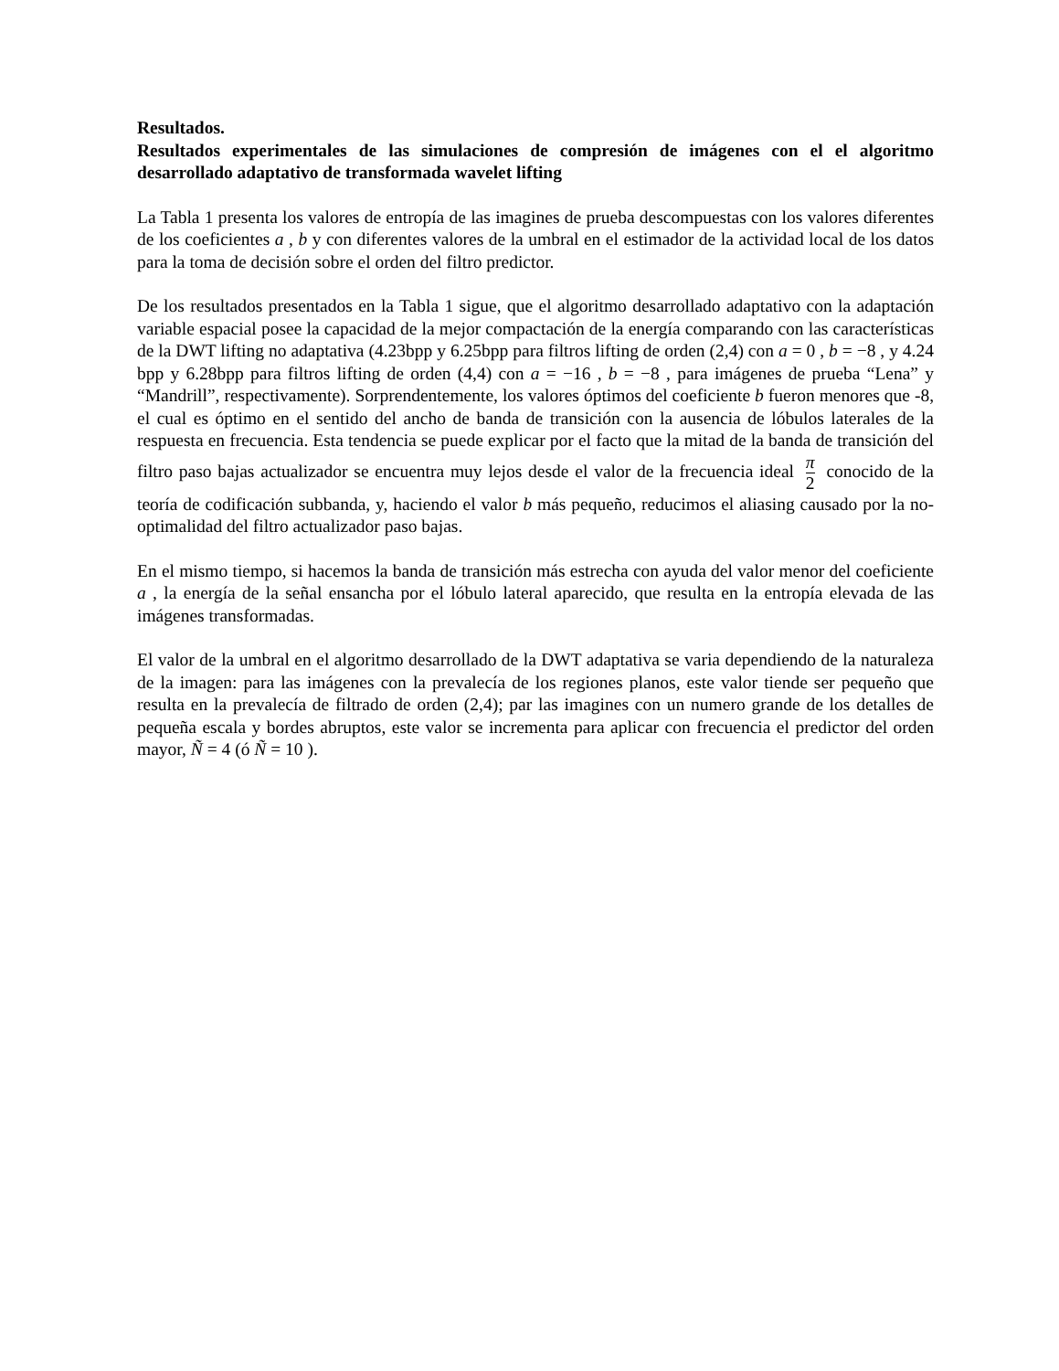Resultados.
Resultados experimentales de las simulaciones de compresión de imágenes con el el algoritmo desarrollado adaptativo de transformada wavelet lifting
La Tabla 1 presenta los valores de entropía de las imagines de prueba descompuestas con los valores diferentes de los coeficientes a , b y con diferentes valores de la umbral en el estimador de la actividad local de los datos para la toma de decisión sobre el orden del filtro predictor.
De los resultados presentados en la Tabla 1 sigue, que el algoritmo desarrollado adaptativo con la adaptación variable espacial posee la capacidad de la mejor compactación de la energía comparando con las características de la DWT lifting no adaptativa (4.23bpp y 6.25bpp para filtros lifting de orden (2,4) con a = 0 , b = −8 , y 4.24 bpp y 6.28bpp para filtros lifting de orden (4,4) con a = −16 , b = −8 , para imágenes de prueba “Lena” y “Mandrill”, respectivamente). Sorprendentemente, los valores óptimos del coeficiente b fueron menores que -8, el cual es óptimo en el sentido del ancho de banda de transición con la ausencia de lóbulos laterales de la respuesta en frecuencia. Esta tendencia se puede explicar por el facto que la mitad de la banda de transición del filtro paso bajas actualizador se encuentra muy lejos desde el valor de la frecuencia ideal π 2 conocido de la teoría de codificación subbanda, y, haciendo el valor b más pequeño, reducimos el aliasing causado por la no-optimalidad del filtro actualizador paso bajas.
En el mismo tiempo, si hacemos la banda de transición más estrecha con ayuda del valor menor del coeficiente a , la energía de la señal ensancha por el lóbulo lateral aparecido, que resulta en la entropía elevada de las imágenes transformadas.
El valor de la umbral en el algoritmo desarrollado de la DWT adaptativa se varia dependiendo de la naturaleza de la imagen: para las imágenes con la prevalecía de los regiones planos, este valor tiende ser pequeño que resulta en la prevalecía de filtrado de orden (2,4); par las imagines con un numero grande de los detalles de pequeña escala y bordes abruptos, este valor se incrementa para aplicar con frecuencia el predictor del orden mayor, Ñ = 4 (ó Ñ = 10 ).